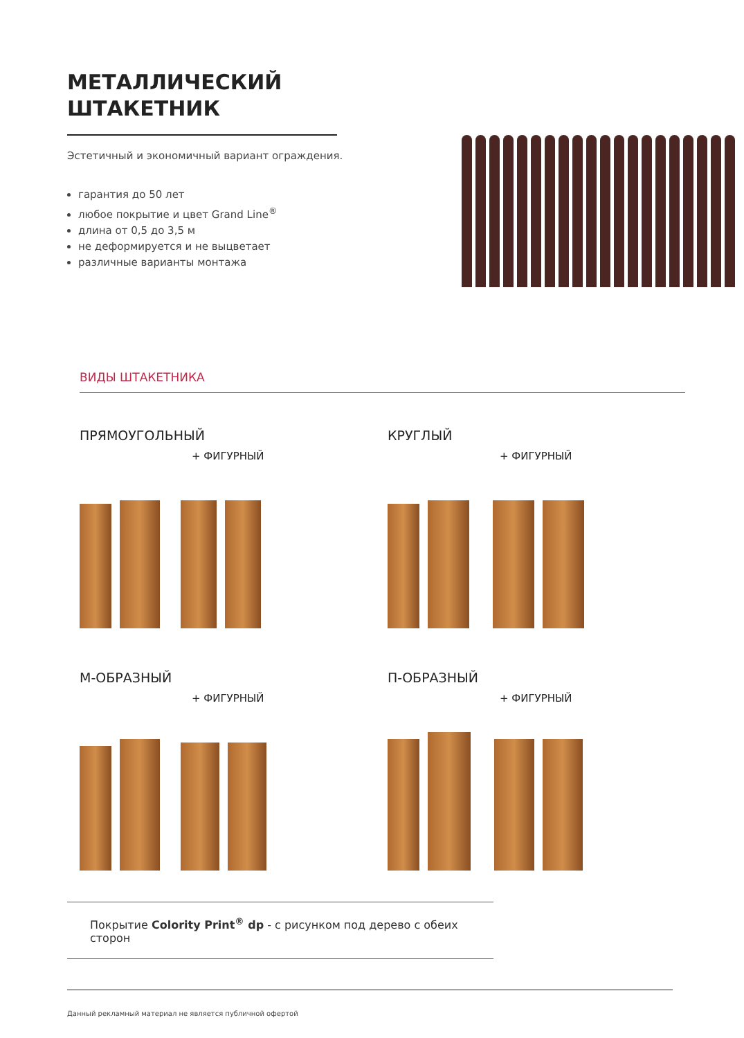МЕТАЛЛИЧЕСКИЙ
ШТАКЕТНИК
Эстетичный и экономичный вариант ограждения.
гарантия до 50 лет
любое покрытие и цвет Grand Line<sup>®</sup>
длина от 0,5 до 3,5 м
не деформируется и не выцветает
различные варианты монтажа
ВИДЫ ШТАКЕТНИКА
ПРЯМОУГОЛЬНЫЙ
+ ФИГУРНЫЙ
КРУГЛЫЙ
+ ФИГУРНЫЙ
М-ОБРАЗНЫЙ
+ ФИГУРНЫЙ
П-ОБРАЗНЫЙ
+ ФИГУРНЫЙ
Покрытие Colority Print<sup>®</sup> dp - с рисунком под дерево с обеих сторон
Данный рекламный материал не является публичной офертой